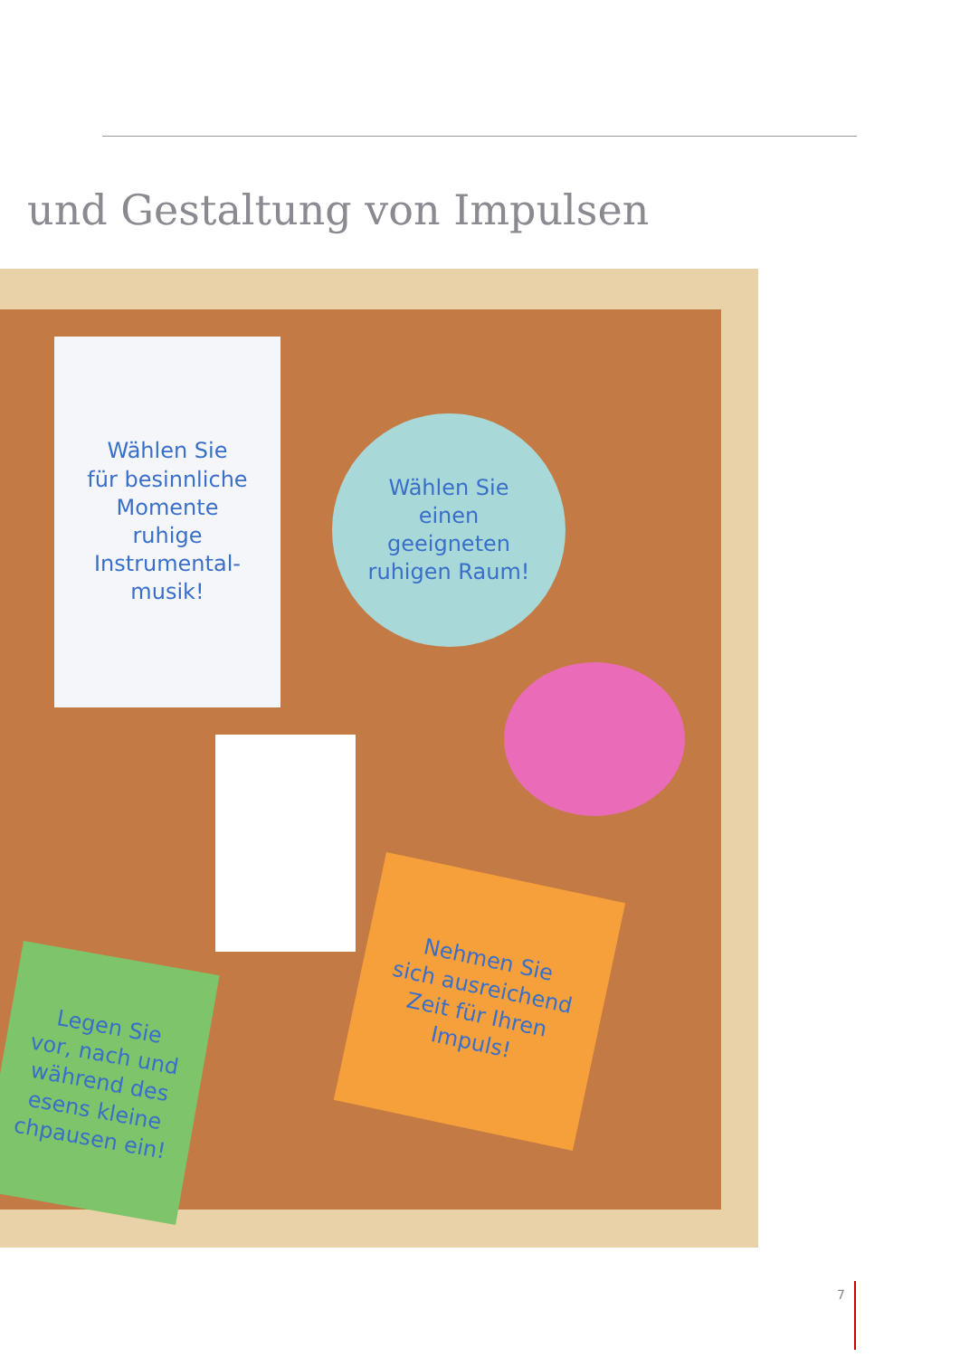und Gestaltung von Impulsen
Wählen Sie
für besinnliche
Momente
ruhige
Instrumental-
musik!
Wählen Sie
einen
geeigneten
ruhigen Raum!
Nehmen Sie
sich ausreichend
Zeit für Ihren
Impuls!
Legen Sie
vor, nach und
während des
esens kleine
chpausen ein!
7